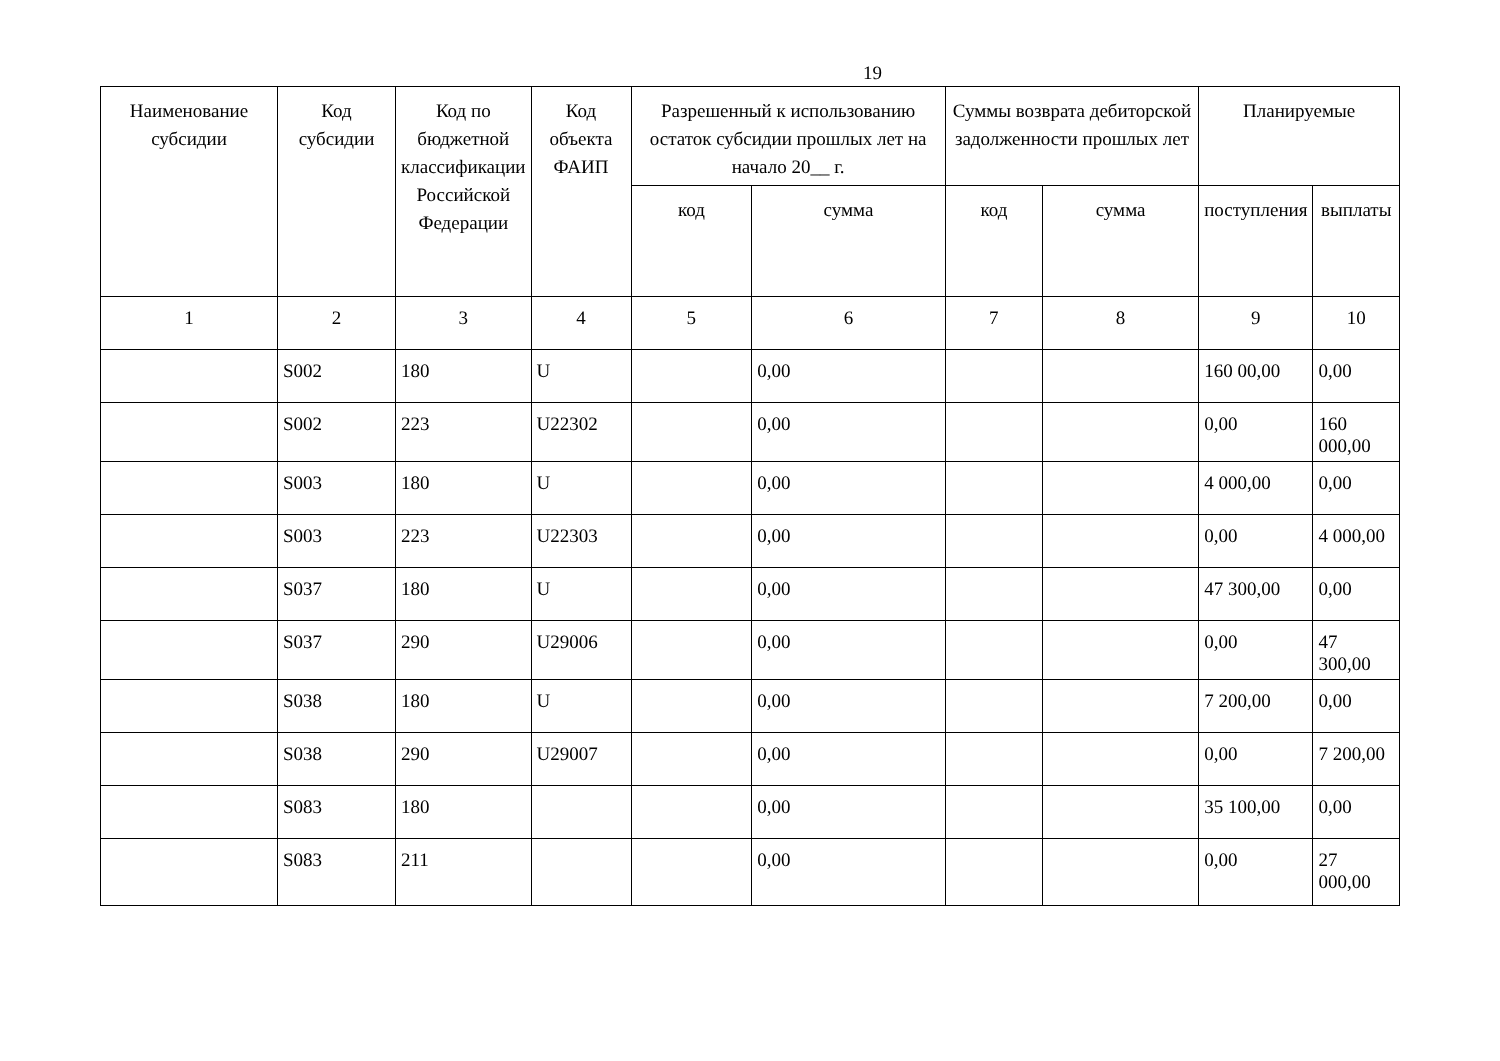19
| Наименование субсидии | Код субсидии | Код по бюджетной классификации Российской Федерации | Код объекта ФАИП | Разрешенный к использованию остаток субсидии прошлых лет на начало 20__ г. | | Суммы возврата дебиторской задолженности прошлых лет | | Планируемые | |
| --- | --- | --- | --- | --- | --- | --- | --- | --- | --- |
| | | | | код | сумма | код | сумма | поступления | выплаты |
| 1 | 2 | 3 | 4 | 5 | 6 | 7 | 8 | 9 | 10 |
| | S002 | 180 | U | | 0,00 | | | 160 00,00 | 0,00 |
| | S002 | 223 | U22302 | | 0,00 | | | 0,00 | 160 000,00 |
| | S003 | 180 | U | | 0,00 | | | 4 000,00 | 0,00 |
| | S003 | 223 | U22303 | | 0,00 | | | 0,00 | 4 000,00 |
| | S037 | 180 | U | | 0,00 | | | 47 300,00 | 0,00 |
| | S037 | 290 | U29006 | | 0,00 | | | 0,00 | 47 300,00 |
| | S038 | 180 | U | | 0,00 | | | 7 200,00 | 0,00 |
| | S038 | 290 | U29007 | | 0,00 | | | 0,00 | 7 200,00 |
| | S083 | 180 | | | 0,00 | | | 35 100,00 | 0,00 |
| | S083 | 211 | | | 0,00 | | | 0,00 | 27 000,00 |